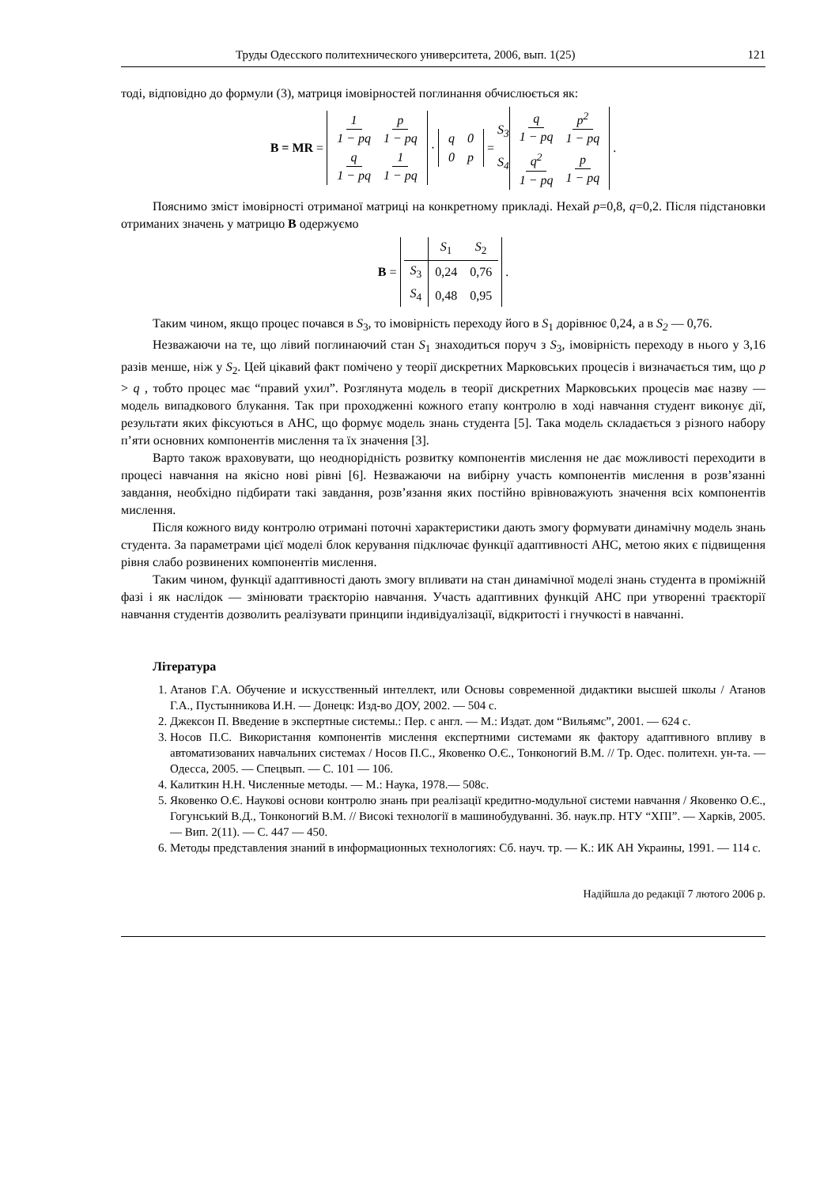Труды Одесского политехнического университета, 2006, вып. 1(25) 121
тоді, відповідно до формули (3), матриця імовірностей поглинання обчислюється як:
B = MR =
| 1 1 − pq | p 1 − pq |
| q 1 − pq | 1 1 − pq |
·
| q | 0 |
| 0 | p |
= S<sub>3</sub>
S<sub>4</sub>
| q 1 − pq | p<sup>2</sup> 1 − pq |
| q<sup>2</sup> 1 − pq | p 1 − pq |
.
Пояснимо зміст імовірності отриманої матриці на конкретному прикладі. Нехай p=0,8, q=0,2. Після підстановки отриманих значень у матрицю B одержуємо
B =
| | S<sub>1</sub> | S<sub>2</sub> |
| S<sub>3</sub> | 0,24 | 0,76 |
| S<sub>4</sub> | 0,48 | 0,95 |
.
Таким чином, якщо процес почався в S<sub>3</sub>, то імовірність переходу його в S<sub>1</sub> дорівнює 0,24, а в S<sub>2</sub> — 0,76.
Незважаючи на те, що лівий поглинаючий стан S<sub>1</sub> знаходиться поруч з S<sub>3</sub>, імовірність переходу в нього у 3,16 разів менше, ніж у S<sub>2</sub>. Цей цікавий факт помічено у теорії дискретних Марковських процесів і визначається тим, що p > q , тобто процес має “правий ухил”. Розглянута модель в теорії дискретних Марковських процесів має назву — модель випадкового блукання. Так при проходженні кожного етапу контролю в ході навчання студент виконує дії, результати яких фіксуються в АНС, що формує модель знань студента [5]. Така модель складається з різного набору п’яти основних компонентів мислення та їх значення [3].
Варто також враховувати, що неоднорідність розвитку компонентів мислення не дає можливості переходити в процесі навчання на якісно нові рівні [6]. Незважаючи на вибірну участь компонентів мислення в розв’язанні завдання, необхідно підбирати такі завдання, розв’язання яких постійно врівноважують значення всіх компонентів мислення.
Після кожного виду контролю отримані поточні характеристики дають змогу формувати динамічну модель знань студента. За параметрами цієї моделі блок керування підключає функції адаптивності АНС, метою яких є підвищення рівня слабо розвинених компонентів мислення.
Таким чином, функції адаптивності дають змогу впливати на стан динамічної моделі знань студента в проміжній фазі і як наслідок — змінювати траєкторію навчання. Участь адаптивних функцій АНС при утворенні траєкторії навчання студентів дозволить реалізувати принципи індивідуалізації, відкритості і гнучкості в навчанні.
Література
1. Атанов Г.А. Обучение и искусственный интеллект, или Основы современной дидактики высшей школы / Атанов Г.А., Пустынникова И.Н. — Донецк: Изд-во ДОУ, 2002. — 504 с.
2. Джексон П. Введение в экспертные системы.: Пер. с англ. — М.: Издат. дом “Вильямс”, 2001. — 624 с.
3. Носов П.С. Використання компонентів мислення експертними системами як фактору адаптивного впливу в автоматизованих навчальних системах / Носов П.С., Яковенко О.Є., Тонконогий В.М. // Тр. Одес. политехн. ун-та. — Одесса, 2005. — Спецвып. — С. 101 — 106.
4. Калиткин Н.Н. Численные методы. — М.: Наука, 1978.— 508с.
5. Яковенко О.Є. Наукові основи контролю знань при реалізації кредитно-модульної системи навчання / Яковенко О.Є., Гогунський В.Д., Тонконогий В.М. // Високі технології в машинобудуванні. Зб. наук.пр. НТУ “ХПІ”. — Харків, 2005. — Вип. 2(11). — С. 447 — 450.
6. Методы представления знаний в информационных технологиях: Сб. науч. тр. — К.: ИК АН Украины, 1991. — 114 с.
Надійшла до редакції 7 лютого 2006 р.